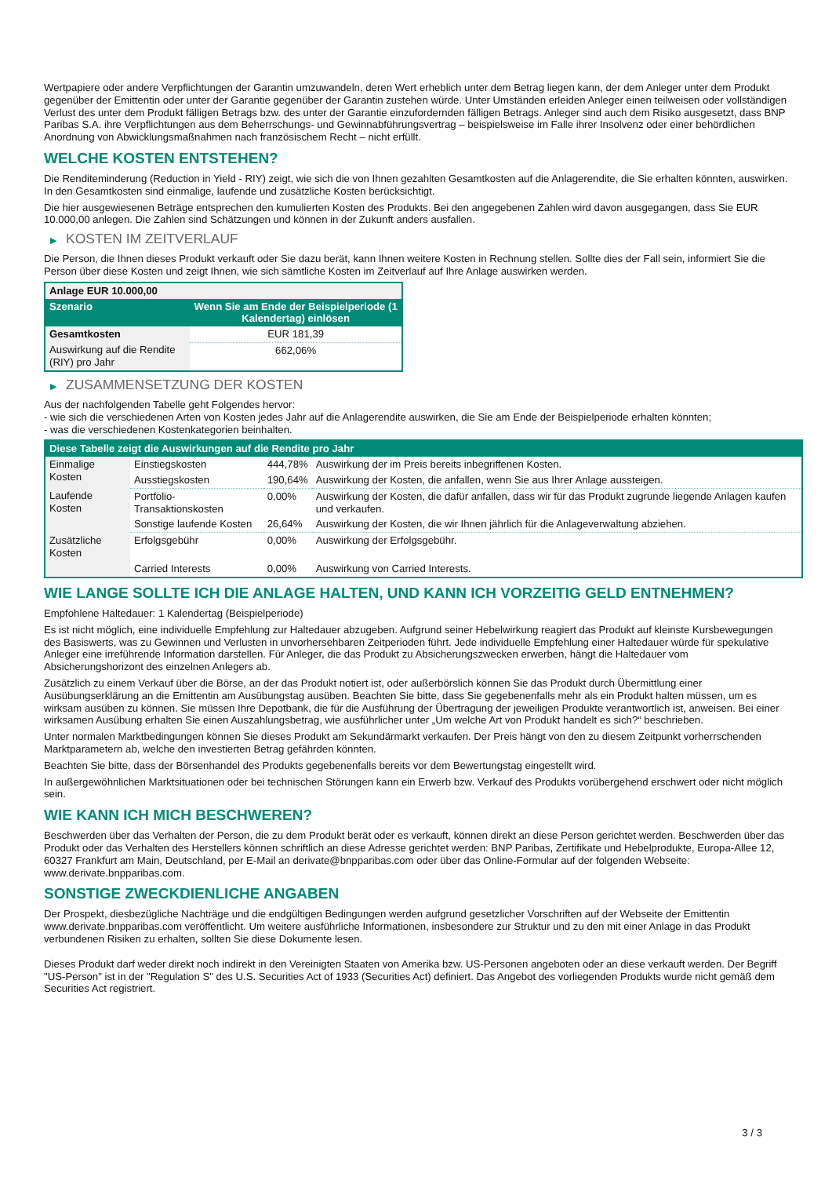Wertpapiere oder andere Verpflichtungen der Garantin umzuwandeln, deren Wert erheblich unter dem Betrag liegen kann, der dem Anleger unter dem Produkt gegenüber der Emittentin oder unter der Garantie gegenüber der Garantin zustehen würde. Unter Umständen erleiden Anleger einen teilweisen oder vollständigen Verlust des unter dem Produkt fälligen Betrags bzw. des unter der Garantie einzufordernden fälligen Betrags. Anleger sind auch dem Risiko ausgesetzt, dass BNP Paribas S.A. ihre Verpflichtungen aus dem Beherrschungs- und Gewinnabführungsvertrag – beispielsweise im Falle ihrer Insolvenz oder einer behördlichen Anordnung von Abwicklungsmaßnahmen nach französischem Recht – nicht erfüllt.
WELCHE KOSTEN ENTSTEHEN?
Die Renditeminderung (Reduction in Yield - RIY) zeigt, wie sich die von Ihnen gezahlten Gesamtkosten auf die Anlagerendite, die Sie erhalten könnten, auswirken. In den Gesamtkosten sind einmalige, laufende und zusätzliche Kosten berücksichtigt.
Die hier ausgewiesenen Beträge entsprechen den kumulierten Kosten des Produkts. Bei den angegebenen Zahlen wird davon ausgegangen, dass Sie EUR 10.000,00 anlegen. Die Zahlen sind Schätzungen und können in der Zukunft anders ausfallen.
▶ KOSTEN IM ZEITVERLAUF
Die Person, die Ihnen dieses Produkt verkauft oder Sie dazu berät, kann Ihnen weitere Kosten in Rechnung stellen. Sollte dies der Fall sein, informiert Sie die Person über diese Kosten und zeigt Ihnen, wie sich sämtliche Kosten im Zeitverlauf auf Ihre Anlage auswirken werden.
| Anlage EUR 10.000,00 | |
| --- | --- |
| Szenario | Wenn Sie am Ende der Beispielperiode (1 Kalendertag) einlösen |
| Gesamtkosten | EUR 181,39 |
| Auswirkung auf die Rendite (RIY) pro Jahr | 662,06% |
▶ ZUSAMMENSETZUNG DER KOSTEN
Aus der nachfolgenden Tabelle geht Folgendes hervor:
- wie sich die verschiedenen Arten von Kosten jedes Jahr auf die Anlagerendite auswirken, die Sie am Ende der Beispielperiode erhalten könnten;
- was die verschiedenen Kostenkategorien beinhalten.
| Diese Tabelle zeigt die Auswirkungen auf die Rendite pro Jahr | | | |
| --- | --- | --- | --- |
| Einmalige Kosten | Einstiegskosten | 444,78% | Auswirkung der im Preis bereits inbegriffenen Kosten. |
| | Ausstiegskosten | 190,64% | Auswirkung der Kosten, die anfallen, wenn Sie aus Ihrer Anlage aussteigen. |
| Laufende Kosten | Portfolio-Transaktionskosten | 0,00% | Auswirkung der Kosten, die dafür anfallen, dass wir für das Produkt zugrunde liegende Anlagen kaufen und verkaufen. |
| | Sonstige laufende Kosten | 26,64% | Auswirkung der Kosten, die wir Ihnen jährlich für die Anlageverwaltung abziehen. |
| Zusätzliche Kosten | Erfolgsgebühr | 0,00% | Auswirkung der Erfolgsgebühr. |
| | Carried Interests | 0,00% | Auswirkung von Carried Interests. |
WIE LANGE SOLLTE ICH DIE ANLAGE HALTEN, UND KANN ICH VORZEITIG GELD ENTNEHMEN?
Empfohlene Haltedauer: 1 Kalendertag (Beispielperiode)
Es ist nicht möglich, eine individuelle Empfehlung zur Haltedauer abzugeben. Aufgrund seiner Hebelwirkung reagiert das Produkt auf kleinste Kursbewegungen des Basiswerts, was zu Gewinnen und Verlusten in unvorhersehbaren Zeitperioden führt. Jede individuelle Empfehlung einer Haltedauer würde für spekulative Anleger eine irreführende Information darstellen. Für Anleger, die das Produkt zu Absicherungszwecken erwerben, hängt die Haltedauer vom Absicherungshorizont des einzelnen Anlegers ab.
Zusätzlich zu einem Verkauf über die Börse, an der das Produkt notiert ist, oder außerbörslich können Sie das Produkt durch Übermittlung einer Ausübungserklärung an die Emittentin am Ausübungstag ausüben. Beachten Sie bitte, dass Sie gegebenenfalls mehr als ein Produkt halten müssen, um es wirksam ausüben zu können. Sie müssen Ihre Depotbank, die für die Ausführung der Übertragung der jeweiligen Produkte verantwortlich ist, anweisen. Bei einer wirksamen Ausübung erhalten Sie einen Auszahlungsbetrag, wie ausführlicher unter „Um welche Art von Produkt handelt es sich?“ beschrieben.
Unter normalen Marktbedingungen können Sie dieses Produkt am Sekundärmarkt verkaufen. Der Preis hängt von den zu diesem Zeitpunkt vorherrschenden Marktparametern ab, welche den investierten Betrag gefährden könnten.
Beachten Sie bitte, dass der Börsenhandel des Produkts gegebenenfalls bereits vor dem Bewertungstag eingestellt wird.
In außergewöhnlichen Marktsituationen oder bei technischen Störungen kann ein Erwerb bzw. Verkauf des Produkts vorübergehend erschwert oder nicht möglich sein.
WIE KANN ICH MICH BESCHWEREN?
Beschwerden über das Verhalten der Person, die zu dem Produkt berät oder es verkauft, können direkt an diese Person gerichtet werden. Beschwerden über das Produkt oder das Verhalten des Herstellers können schriftlich an diese Adresse gerichtet werden: BNP Paribas, Zertifikate und Hebelprodukte, Europa-Allee 12, 60327 Frankfurt am Main, Deutschland, per E-Mail an derivate@bnpparibas.com oder über das Online-Formular auf der folgenden Webseite: www.derivate.bnpparibas.com.
SONSTIGE ZWECKDIENLICHE ANGABEN
Der Prospekt, diesbezügliche Nachträge und die endgültigen Bedingungen werden aufgrund gesetzlicher Vorschriften auf der Webseite der Emittentin www.derivate.bnpparibas.com veröffentlicht. Um weitere ausführliche Informationen, insbesondere zur Struktur und zu den mit einer Anlage in das Produkt verbundenen Risiken zu erhalten, sollten Sie diese Dokumente lesen.
Dieses Produkt darf weder direkt noch indirekt in den Vereinigten Staaten von Amerika bzw. US-Personen angeboten oder an diese verkauft werden. Der Begriff "US-Person" ist in der "Regulation S" des U.S. Securities Act of 1933 (Securities Act) definiert. Das Angebot des vorliegenden Produkts wurde nicht gemäß dem Securities Act registriert.
3 / 3